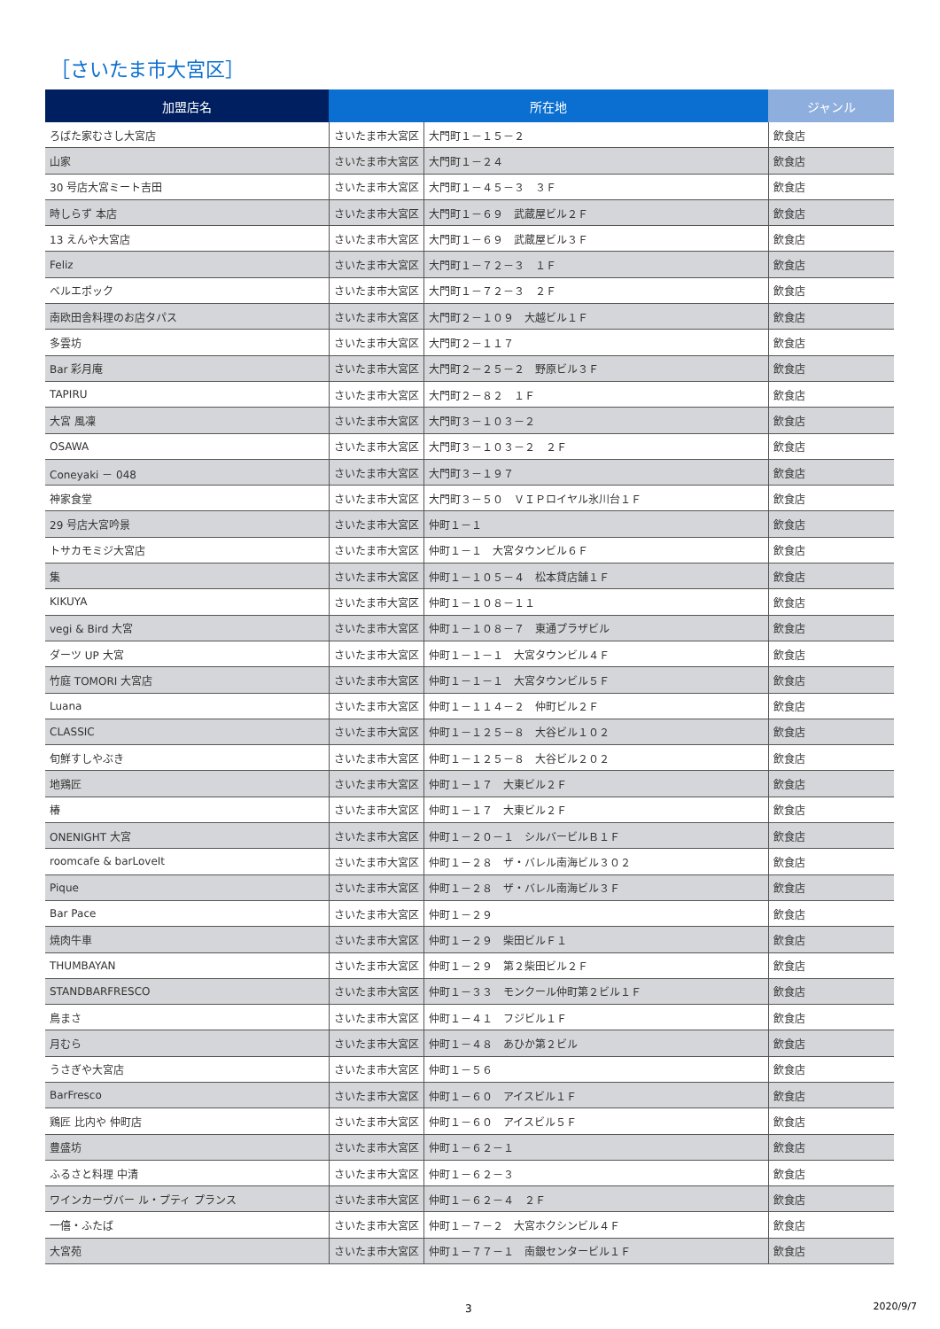［さいたま市大宮区］
| 加盟店名 | 所在地 | | ジャンル |
| --- | --- | --- | --- |
| ろばた家むさし大宮店 | さいたま市大宮区 | 大門町１－１５－２ | 飲食店 |
| 山家 | さいたま市大宮区 | 大門町１－２４ | 飲食店 |
| 30 号店大宮ミート吉田 | さいたま市大宮区 | 大門町１－４５－３ ３Ｆ | 飲食店 |
| 時しらず 本店 | さいたま市大宮区 | 大門町１－６９ 武蔵屋ビル２Ｆ | 飲食店 |
| 13 えんや大宮店 | さいたま市大宮区 | 大門町１－６９ 武蔵屋ビル３Ｆ | 飲食店 |
| Feliz | さいたま市大宮区 | 大門町１－７２－３ １Ｆ | 飲食店 |
| ベルエポック | さいたま市大宮区 | 大門町１－７２－３ ２Ｆ | 飲食店 |
| 南欧田舎料理のお店タパス | さいたま市大宮区 | 大門町２－１０９ 大越ビル１Ｆ | 飲食店 |
| 多雲坊 | さいたま市大宮区 | 大門町２－１１７ | 飲食店 |
| Bar 彩月庵 | さいたま市大宮区 | 大門町２－２５－２ 野原ビル３Ｆ | 飲食店 |
| TAPIRU | さいたま市大宮区 | 大門町２－８２ １Ｆ | 飲食店 |
| 大宮 風凜 | さいたま市大宮区 | 大門町３－１０３－２ | 飲食店 |
| OSAWA | さいたま市大宮区 | 大門町３－１０３－２ ２Ｆ | 飲食店 |
| Coneyaki － 048 | さいたま市大宮区 | 大門町３－１９７ | 飲食店 |
| 神家食堂 | さいたま市大宮区 | 大門町３－５０ ＶＩＰロイヤル氷川台１Ｆ | 飲食店 |
| 29 号店大宮吟景 | さいたま市大宮区 | 仲町１－１ | 飲食店 |
| トサカモミジ大宮店 | さいたま市大宮区 | 仲町１－１ 大宮タウンビル６Ｆ | 飲食店 |
| 集 | さいたま市大宮区 | 仲町１－１０５－４ 松本貸店舗１Ｆ | 飲食店 |
| KIKUYA | さいたま市大宮区 | 仲町１－１０８－１１ | 飲食店 |
| vegi & Bird 大宮 | さいたま市大宮区 | 仲町１－１０８－７ 東通プラザビル | 飲食店 |
| ダーツ UP 大宮 | さいたま市大宮区 | 仲町１－１－１ 大宮タウンビル４Ｆ | 飲食店 |
| 竹庭 TOMORI 大宮店 | さいたま市大宮区 | 仲町１－１－１ 大宮タウンビル５Ｆ | 飲食店 |
| Luana | さいたま市大宮区 | 仲町１－１１４－２ 仲町ビル２Ｆ | 飲食店 |
| CLASSIC | さいたま市大宮区 | 仲町１－１２５－８ 大谷ビル１０２ | 飲食店 |
| 旬鮮すしやぶき | さいたま市大宮区 | 仲町１－１２５－８ 大谷ビル２０２ | 飲食店 |
| 地鶏匠 | さいたま市大宮区 | 仲町１－１７ 大東ビル２Ｆ | 飲食店 |
| 椿 | さいたま市大宮区 | 仲町１－１７ 大東ビル２Ｆ | 飲食店 |
| ONENIGHT 大宮 | さいたま市大宮区 | 仲町１－２０－１ シルバービルＢ１Ｆ | 飲食店 |
| roomcafe & barLoveIt | さいたま市大宮区 | 仲町１－２８ ザ・バレル南海ビル３０２ | 飲食店 |
| Pique | さいたま市大宮区 | 仲町１－２８ ザ・バレル南海ビル３Ｆ | 飲食店 |
| Bar Pace | さいたま市大宮区 | 仲町１－２９ | 飲食店 |
| 焼肉牛車 | さいたま市大宮区 | 仲町１－２９ 柴田ビルＦ１ | 飲食店 |
| THUMBAYAN | さいたま市大宮区 | 仲町１－２９ 第２柴田ビル２Ｆ | 飲食店 |
| STANDBARFRESCO | さいたま市大宮区 | 仲町１－３３ モンクール仲町第２ビル１Ｆ | 飲食店 |
| 鳥まさ | さいたま市大宮区 | 仲町１－４１ フジビル１Ｆ | 飲食店 |
| 月むら | さいたま市大宮区 | 仲町１－４８ あひか第２ビル | 飲食店 |
| うさぎや大宮店 | さいたま市大宮区 | 仲町１－５６ | 飲食店 |
| BarFresco | さいたま市大宮区 | 仲町１－６０ アイスビル１Ｆ | 飲食店 |
| 鶏匠 比内や 仲町店 | さいたま市大宮区 | 仲町１－６０ アイスビル５Ｆ | 飲食店 |
| 豊盛坊 | さいたま市大宮区 | 仲町１－６２－１ | 飲食店 |
| ふるさと料理 中清 | さいたま市大宮区 | 仲町１－６２－３ | 飲食店 |
| ワインカーヴバー ル・プティ プランス | さいたま市大宮区 | 仲町１－６２－４ ２Ｆ | 飲食店 |
| 一僖・ふたば | さいたま市大宮区 | 仲町１－７－２ 大宮ホクシンビル４Ｆ | 飲食店 |
| 大宮苑 | さいたま市大宮区 | 仲町１－７７－１ 南銀センタービル１Ｆ | 飲食店 |
3 2020/9/7